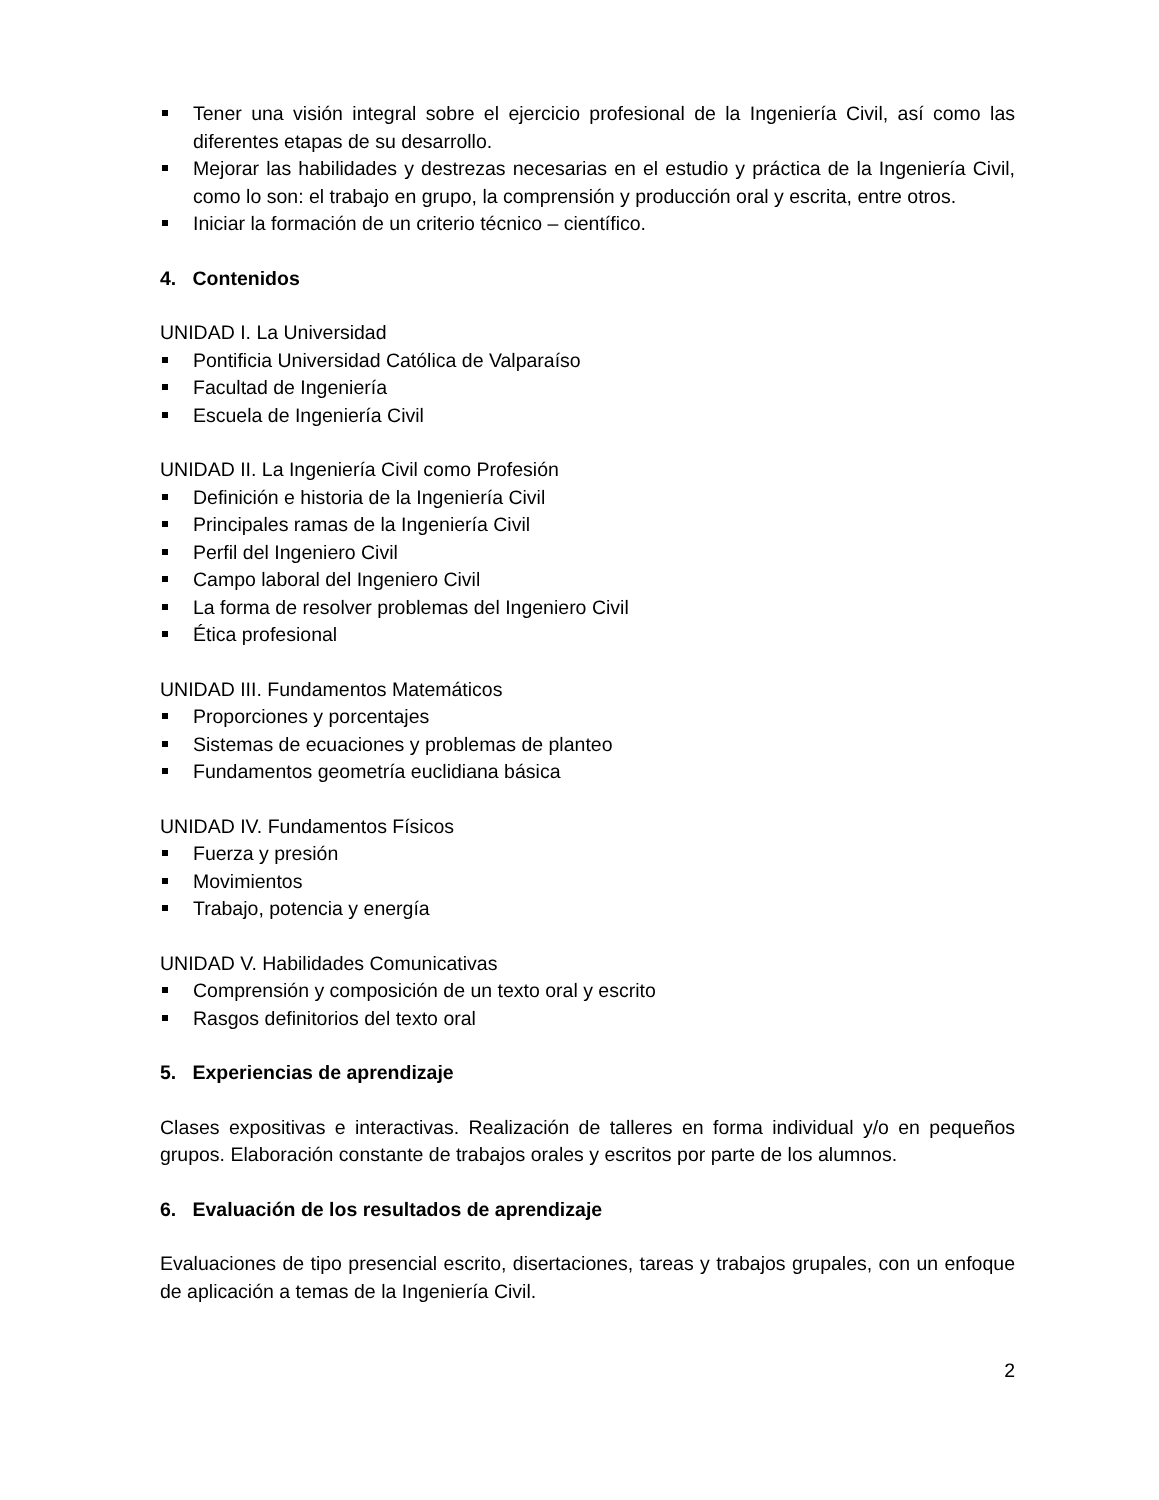Tener una visión integral sobre el ejercicio profesional de la Ingeniería Civil, así como las diferentes etapas de su desarrollo.
Mejorar las habilidades y destrezas necesarias en el estudio y práctica de la Ingeniería Civil, como lo son: el trabajo en grupo, la comprensión y producción oral y escrita, entre otros.
Iniciar la formación de un criterio técnico – científico.
4. Contenidos
UNIDAD I. La Universidad
Pontificia Universidad Católica de Valparaíso
Facultad de Ingeniería
Escuela de Ingeniería Civil
UNIDAD II. La Ingeniería Civil como Profesión
Definición e historia de la Ingeniería Civil
Principales ramas de la Ingeniería Civil
Perfil del Ingeniero Civil
Campo laboral del Ingeniero Civil
La forma de resolver problemas del Ingeniero Civil
Ética profesional
UNIDAD III. Fundamentos Matemáticos
Proporciones y porcentajes
Sistemas de ecuaciones y problemas de planteo
Fundamentos geometría euclidiana básica
UNIDAD IV. Fundamentos Físicos
Fuerza y presión
Movimientos
Trabajo, potencia y energía
UNIDAD V. Habilidades Comunicativas
Comprensión y composición de un texto oral y escrito
Rasgos definitorios del texto oral
5. Experiencias de aprendizaje
Clases expositivas e interactivas. Realización de talleres en forma individual y/o en pequeños grupos. Elaboración constante de trabajos orales y escritos por parte de los alumnos.
6. Evaluación de los resultados de aprendizaje
Evaluaciones de tipo presencial escrito, disertaciones, tareas y trabajos grupales, con un enfoque de aplicación a temas de la Ingeniería Civil.
2